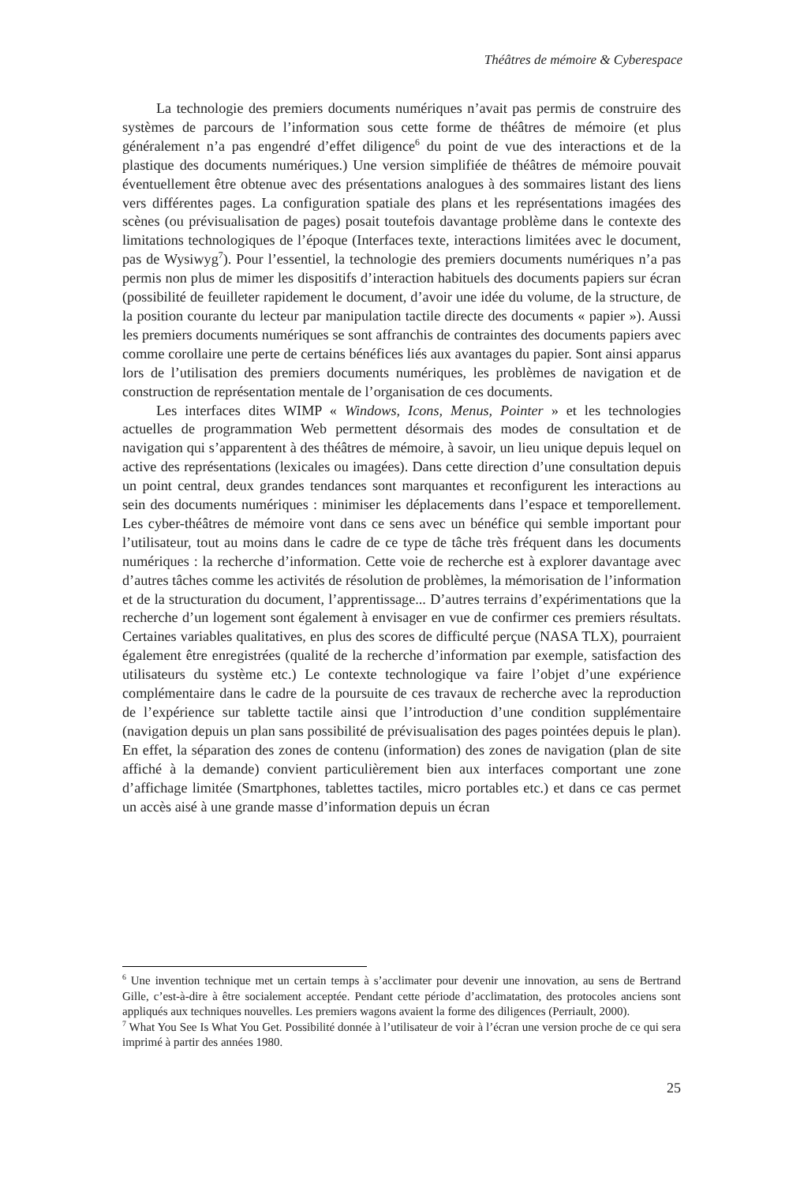Théâtres de mémoire & Cyberespace
La technologie des premiers documents numériques n’avait pas permis de construire des systèmes de parcours de l’information sous cette forme de théâtres de mémoire (et plus généralement n’a pas engendré d’effet diligence<sup>6</sup> du point de vue des interactions et de la plastique des documents numériques.) Une version simplifiée de théâtres de mémoire pouvait éventuellement être obtenue avec des présentations analogues à des sommaires listant des liens vers différentes pages. La configuration spatiale des plans et les représentations imagées des scènes (ou prévisualisation de pages) posait toutefois davantage problème dans le contexte des limitations technologiques de l’époque (Interfaces texte, interactions limitées avec le document, pas de Wysiwyg<sup>7</sup>). Pour l’essentiel, la technologie des premiers documents numériques n’a pas permis non plus de mimer les dispositifs d’interaction habituels des documents papiers sur écran (possibilité de feuilleter rapidement le document, d’avoir une idée du volume, de la structure, de la position courante du lecteur par manipulation tactile directe des documents « papier »). Aussi les premiers documents numériques se sont affranchis de contraintes des documents papiers avec comme corollaire une perte de certains bénéfices liés aux avantages du papier. Sont ainsi apparus lors de l’utilisation des premiers documents numériques, les problèmes de navigation et de construction de représentation mentale de l’organisation de ces documents.
Les interfaces dites WIMP « Windows, Icons, Menus, Pointer » et les technologies actuelles de programmation Web permettent désormais des modes de consultation et de navigation qui s’apparentent à des théâtres de mémoire, à savoir, un lieu unique depuis lequel on active des représentations (lexicales ou imagées). Dans cette direction d’une consultation depuis un point central, deux grandes tendances sont marquantes et reconfigurent les interactions au sein des documents numériques : minimiser les déplacements dans l’espace et temporellement. Les cyber-théâtres de mémoire vont dans ce sens avec un bénéfice qui semble important pour l’utilisateur, tout au moins dans le cadre de ce type de tâche très fréquent dans les documents numériques : la recherche d’information. Cette voie de recherche est à explorer davantage avec d’autres tâches comme les activités de résolution de problèmes, la mémorisation de l’information et de la structuration du document, l’apprentissage... D’autres terrains d’expérimentations que la recherche d’un logement sont également à envisager en vue de confirmer ces premiers résultats. Certaines variables qualitatives, en plus des scores de difficulté perçue (NASA TLX), pourraient également être enregistrées (qualité de la recherche d’information par exemple, satisfaction des utilisateurs du système etc.) Le contexte technologique va faire l’objet d’une expérience complémentaire dans le cadre de la poursuite de ces travaux de recherche avec la reproduction de l’expérience sur tablette tactile ainsi que l’introduction d’une condition supplémentaire (navigation depuis un plan sans possibilité de prévisualisation des pages pointées depuis le plan). En effet, la séparation des zones de contenu (information) des zones de navigation (plan de site affiché à la demande) convient particulièrement bien aux interfaces comportant une zone d’affichage limitée (Smartphones, tablettes tactiles, micro portables etc.) et dans ce cas permet un accès aisé à une grande masse d’information depuis un écran
<sup>6</sup> Une invention technique met un certain temps à s’acclimater pour devenir une innovation, au sens de Bertrand Gille, c’est-à-dire à être socialement acceptée. Pendant cette période d’acclimatation, des protocoles anciens sont appliqués aux techniques nouvelles. Les premiers wagons avaient la forme des diligences (Perriault, 2000).
<sup>7</sup> What You See Is What You Get. Possibilité donnée à l’utilisateur de voir à l’écran une version proche de ce qui sera imprimé à partir des années 1980.
25